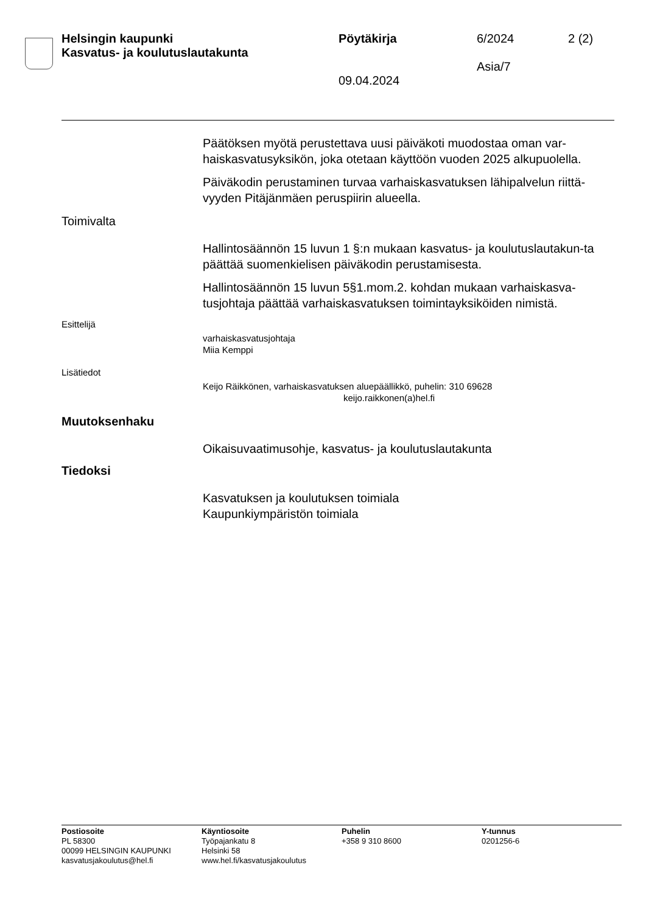Helsingin kaupunki
Kasvatus- ja koulutuslautakunta
Pöytäkirja
09.04.2024
6/2024
Asia/7
2 (2)
Päätöksen myötä perustettava uusi päiväkoti muodostaa oman var-haiskasvatusyksikön, joka otetaan käyttöön vuoden 2025 alkupuolella.
Päiväkodin perustaminen turvaa varhaiskasvatuksen lähipalvelun riittä-vyyden Pitäjänmäen peruspiirin alueella.
Toimivalta
Hallintosäännön 15 luvun 1 §:n mukaan kasvatus- ja koulutuslautakun-ta päättää suomenkielisen päiväkodin perustamisesta.
Hallintosäännön 15 luvun 5§1.mom.2. kohdan mukaan varhaiskasva-tusjohtaja päättää varhaiskasvatuksen toimintayksiköiden nimistä.
Esittelijä
varhaiskasvatusjohtaja
Miia Kemppi
Lisätiedot
Keijo Räikkönen, varhaiskasvatuksen aluepäällikkö, puhelin: 310 69628
keijo.raikkonen(a)hel.fi
Muutoksenhaku
Oikaisuvaatimusohje, kasvatus- ja koulutuslautakunta
Tiedoksi
Kasvatuksen ja koulutuksen toimiala
Kaupunkiympäristön toimiala
Postiosoite
PL 58300
00099 HELSINGIN KAUPUNKI
kasvatusjakoulutus@hel.fi
Käyntiosoite
Työpajankatu 8
Helsinki 58
www.hel.fi/kasvatusjakoulutus
Puhelin
+358 9 310 8600
Y-tunnus
0201256-6